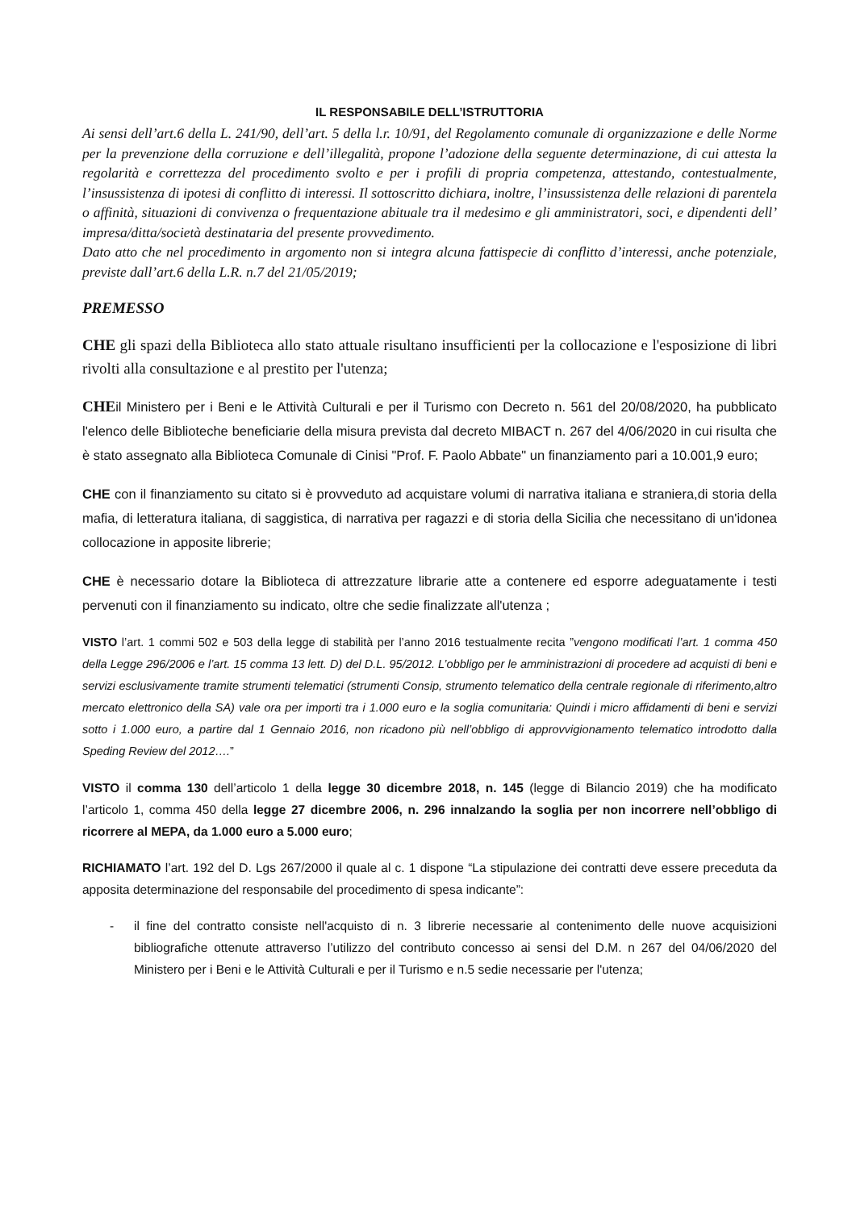IL RESPONSABILE DELL’ISTRUTTORIA
Ai sensi dell’art.6 della L. 241/90, dell’art. 5 della l.r. 10/91, del Regolamento comunale di organizzazione e delle Norme per la prevenzione della corruzione e dell’illegalità, propone l’adozione della seguente determinazione, di cui attesta la regolarità e correttezza del procedimento svolto e per i profili di propria competenza, attestando, contestualmente, l’insussistenza di ipotesi di conflitto di interessi. Il sottoscritto dichiara, inoltre, l’insussistenza delle relazioni di parentela o affinità, situazioni di convivenza o frequentazione abituale tra il medesimo e gli amministratori, soci, e dipendenti dell’ impresa/ditta/società destinataria del presente provvedimento.
Dato atto che nel procedimento in argomento non si integra alcuna fattispecie di conflitto d’interessi, anche potenziale, previste dall’art.6 della L.R. n.7 del 21/05/2019;
PREMESSO
CHE gli spazi della Biblioteca allo stato attuale risultano insufficienti per la collocazione e l'esposizione di libri rivolti alla consultazione e al prestito per l'utenza;
CHEil Ministero per i Beni e le Attività Culturali e per il Turismo con Decreto n. 561 del 20/08/2020, ha pubblicato l'elenco delle Biblioteche beneficiarie della misura prevista dal decreto MIBACT n. 267 del 4/06/2020 in cui risulta che è stato assegnato alla Biblioteca Comunale di Cinisi "Prof. F. Paolo Abbate" un finanziamento pari a 10.001,9 euro;
CHE con il finanziamento su citato si è provveduto ad acquistare volumi di narrativa italiana e straniera,di storia della mafia, di letteratura italiana, di saggistica, di narrativa per ragazzi e di storia della Sicilia che necessitano di un'idonea collocazione in apposite librerie;
CHE è necessario dotare la Biblioteca di attrezzature librarie atte a contenere ed esporre adeguatamente i testi pervenuti con il finanziamento su indicato, oltre che sedie finalizzate all'utenza ;
VISTO l’art. 1 commi 502 e 503 della legge di stabilità per l’anno 2016 testualmente recita ”vengono modificati l’art. 1 comma 450 della Legge 296/2006 e l’art. 15 comma 13 lett. D) del D.L. 95/2012. L’obbligo per le amministrazioni di procedere ad acquisti di beni e servizi esclusivamente tramite strumenti telematici (strumenti Consip, strumento telematico della centrale regionale di riferimento,altro mercato elettronico della SA) vale ora per importi tra i 1.000 euro e la soglia comunitaria: Quindi i micro affidamenti di beni e servizi sotto i 1.000 euro, a partire dal 1 Gennaio 2016, non ricadono più nell’obbligo di approvvigionamento telematico introdotto dalla Speding Review del 2012….”
VISTO il comma 130 dell’articolo 1 della legge 30 dicembre 2018, n. 145 (legge di Bilancio 2019) che ha modificato l’articolo 1, comma 450 della legge 27 dicembre 2006, n. 296 innalzando la soglia per non incorrere nell’obbligo di ricorrere al MEPA, da 1.000 euro a 5.000 euro;
RICHIAMATO l’art. 192 del D. Lgs 267/2000 il quale al c. 1 dispone “La stipulazione dei contratti deve essere preceduta da apposita determinazione del responsabile del procedimento di spesa indicante”:
- il fine del contratto consiste nell'acquisto di n. 3 librerie necessarie al contenimento delle nuove acquisizioni bibliografiche ottenute attraverso l’utilizzo del contributo concesso ai sensi del D.M. n 267 del 04/06/2020 del Ministero per i Beni e le Attività Culturali e per il Turismo e n.5 sedie necessarie per l'utenza;